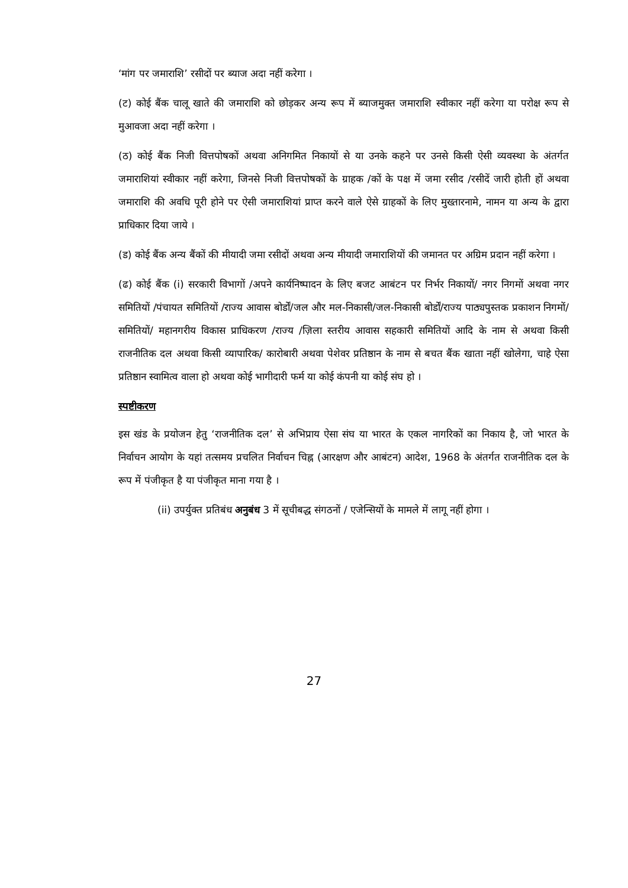‘मांग पर जमाराशि’ रसीदों पर ब्याज अदा नहीं करेगा ।
(ट) कोई बैंक चालू खाते की जमाराशि को छोड़कर अन्य रूप में ब्याजमुक्त जमाराशि स्वीकार नहीं करेगा या परोक्ष रूप से मुआवजा अदा नहीं करेगा ।
(ठ) कोई बैंक निजी वित्तपोषकों अथवा अनिगमित निकायों से या उनके कहने पर उनसे किसी ऐसी व्यवस्था के अंतर्गत जमाराशियां स्वीकार नहीं करेगा, जिनसे निजी वित्तपोषकों के ग्राहक /कों के पक्ष में जमा रसीद /रसीदें जारी होती हों अथवा जमाराशि की अवधि पूरी होने पर ऐसी जमाराशियां प्राप्त करने वाले ऐसे ग्राहकों के लिए मुख्तारनामे, नामन या अन्य के द्वारा प्राधिकार दिया जाये ।
(ड) कोई बैंक अन्य बैंकों की मीयादी जमा रसीदों अथवा अन्य मीयादी जमाराशियों की जमानत पर अग्रिम प्रदान नहीं करेगा ।
(ढ) कोई बैंक (i) सरकारी विभागों /अपने कार्यनिष्पादन के लिए बजट आबंटन पर निर्भर निकायों/ नगर निगमों अथवा नगर समितियों /पंचायत समितियों /राज्य आवास बोर्डों/जल और मल-निकासी/जल-निकासी बोर्डों/राज्य पाठ्यपुस्तक प्रकाशन निगमों/ समितियों/ महानगरीय विकास प्राधिकरण /राज्य /ज़िला स्तरीय आवास सहकारी समितियों आदि के नाम से अथवा किसी राजनीतिक दल अथवा किसी व्यापारिक/ कारोबारी अथवा पेशेवर प्रतिष्ठान के नाम से बचत बैंक खाता नहीं खोलेगा, चाहे ऐसा प्रतिष्ठान स्वामित्व वाला हो अथवा कोई भागीदारी फर्म या कोई कंपनी या कोई संघ हो ।
स्पष्टीकरण
इस खंड के प्रयोजन हेतु ‘राजनीतिक दल’ से अभिप्राय ऐसा संघ या भारत के एकल नागरिकों का निकाय है, जो भारत के निर्वाचन आयोग के यहां तत्समय प्रचलित निर्वाचन चिह्न (आरक्षण और आबंटन) आदेश, 1968 के अंतर्गत राजनीतिक दल के रूप में पंजीकृत है या पंजीकृत माना गया है ।
(ii) उपर्युक्त प्रतिबंध अनुबंध 3 में सूचीबद्ध संगठनों / एजेन्सियों के मामले में लागू नहीं होगा ।
27